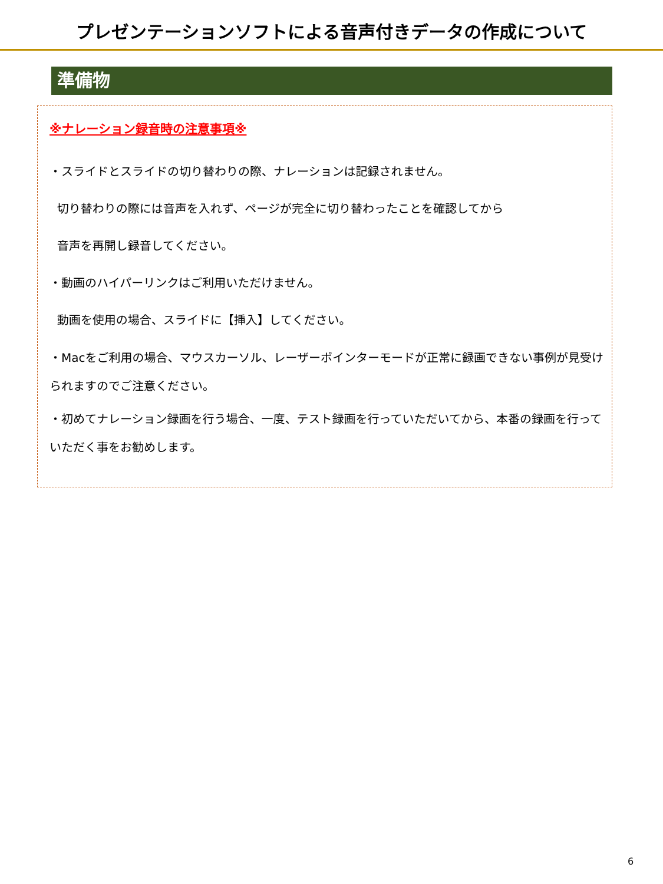プレゼンテーションソフトによる音声付きデータの作成について
準備物
※ナレーション録音時の注意事項※
・スライドとスライドの切り替わりの際、ナレーションは記録されません。
切り替わりの際には音声を入れず、ページが完全に切り替わったことを確認してから
音声を再開し録音してください。
・動画のハイパーリンクはご利用いただけません。
動画を使用の場合、スライドに【挿入】してください。
・Macをご利用の場合、マウスカーソル、レーザーポインターモードが正常に録画できない事例が見受けられますのでご注意ください。
・初めてナレーション録画を行う場合、一度、テスト録画を行っていただいてから、本番の録画を行っていただく事をお勧めします。
6